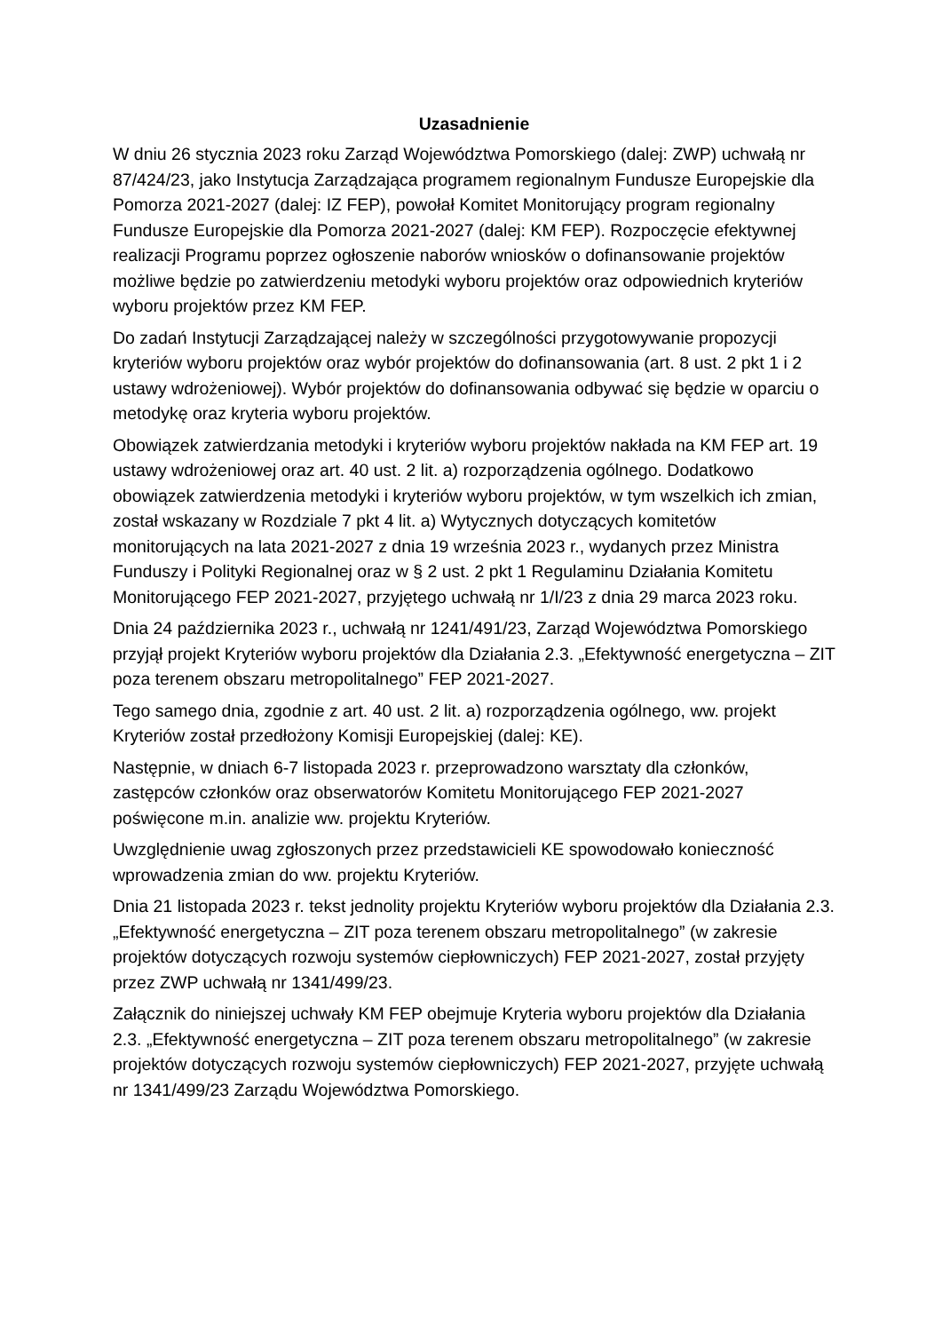Uzasadnienie
W dniu 26 stycznia 2023 roku Zarząd Województwa Pomorskiego (dalej: ZWP) uchwałą nr 87/424/23, jako Instytucja Zarządzająca programem regionalnym Fundusze Europejskie dla Pomorza 2021-2027 (dalej: IZ FEP), powołał Komitet Monitorujący program regionalny Fundusze Europejskie dla Pomorza 2021-2027 (dalej: KM FEP). Rozpoczęcie efektywnej realizacji Programu poprzez ogłoszenie naborów wniosków o dofinansowanie projektów możliwe będzie po zatwierdzeniu metodyki wyboru projektów oraz odpowiednich kryteriów wyboru projektów przez KM FEP.
Do zadań Instytucji Zarządzającej należy w szczególności przygotowywanie propozycji kryteriów wyboru projektów oraz wybór projektów do dofinansowania (art. 8 ust. 2 pkt 1 i 2 ustawy wdrożeniowej). Wybór projektów do dofinansowania odbywać się będzie w oparciu o metodykę oraz kryteria wyboru projektów.
Obowiązek zatwierdzania metodyki i kryteriów wyboru projektów nakłada na KM FEP art. 19 ustawy wdrożeniowej oraz art. 40 ust. 2 lit. a) rozporządzenia ogólnego. Dodatkowo obowiązek zatwierdzenia metodyki i kryteriów wyboru projektów, w tym wszelkich ich zmian, został wskazany w Rozdziale 7 pkt 4 lit. a) Wytycznych dotyczących komitetów monitorujących na lata 2021-2027 z dnia 19 września 2023 r., wydanych przez Ministra Funduszy i Polityki Regionalnej oraz w § 2 ust. 2 pkt 1 Regulaminu Działania Komitetu Monitorującego FEP 2021-2027, przyjętego uchwałą nr 1/I/23 z dnia 29 marca 2023 roku.
Dnia 24 października 2023 r., uchwałą nr 1241/491/23, Zarząd Województwa Pomorskiego przyjął projekt Kryteriów wyboru projektów dla Działania 2.3. „Efektywność energetyczna – ZIT poza terenem obszaru metropolitalnego” FEP 2021-2027.
Tego samego dnia, zgodnie z art. 40 ust. 2 lit. a) rozporządzenia ogólnego, ww. projekt Kryteriów został przedłożony Komisji Europejskiej (dalej: KE).
Następnie, w dniach 6-7 listopada 2023 r. przeprowadzono warsztaty dla członków, zastępców członków oraz obserwatorów Komitetu Monitorującego FEP 2021-2027 poświęcone m.in. analizie ww. projektu Kryteriów.
Uwzględnienie uwag zgłoszonych przez przedstawicieli KE spowodowało konieczność wprowadzenia zmian do ww. projektu Kryteriów.
Dnia 21 listopada 2023 r. tekst jednolity projektu Kryteriów wyboru projektów dla Działania 2.3. „Efektywność energetyczna – ZIT poza terenem obszaru metropolitalnego” (w zakresie projektów dotyczących rozwoju systemów ciepłowniczych) FEP 2021-2027, został przyjęty przez ZWP uchwałą nr 1341/499/23.
Załącznik do niniejszej uchwały KM FEP obejmuje Kryteria wyboru projektów dla Działania 2.3. „Efektywność energetyczna – ZIT poza terenem obszaru metropolitalnego” (w zakresie projektów dotyczących rozwoju systemów ciepłowniczych) FEP 2021-2027, przyjęte uchwałą nr 1341/499/23 Zarządu Województwa Pomorskiego.